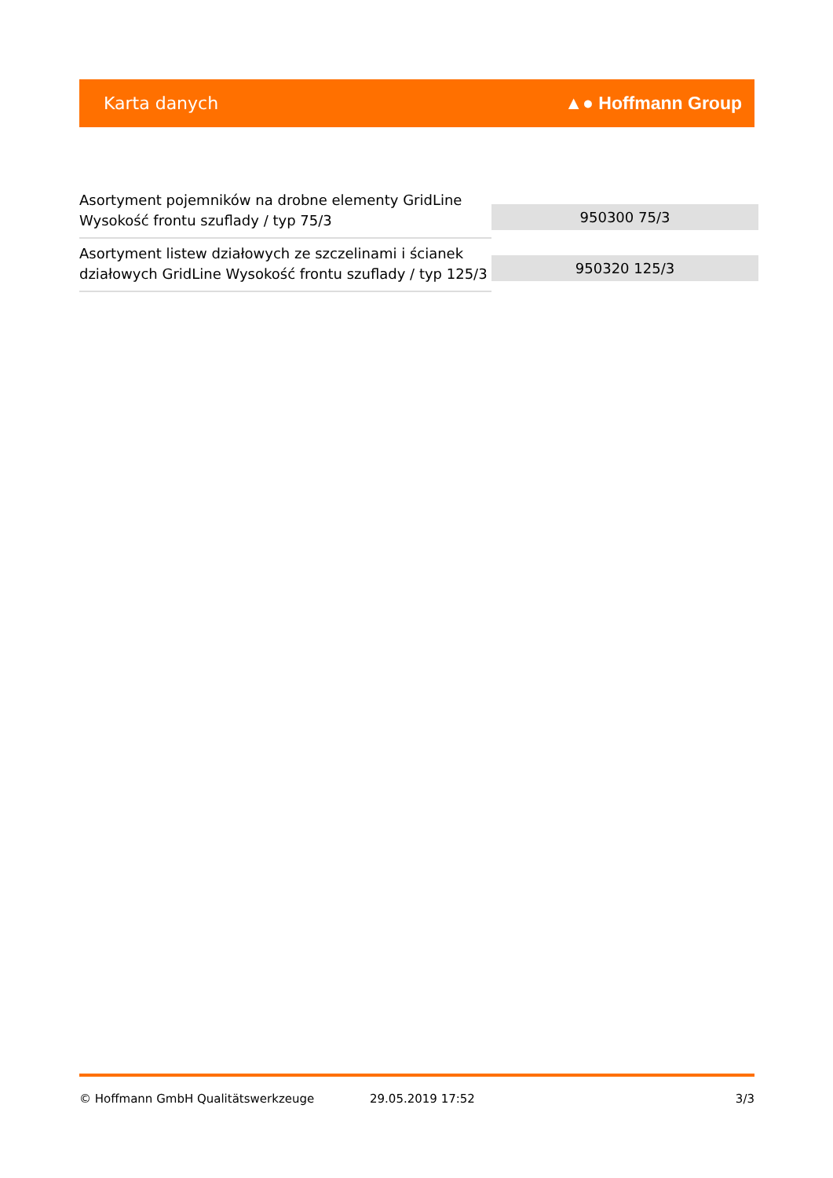Karta danych ▲● Hoffmann Group
| Asortyment pojemników na drobne elementy GridLine Wysokość frontu szuflady / typ 75/3 | 950300 75/3 |
| Asortyment listew działowych ze szczelinami i ścianek działowych GridLine Wysokość frontu szuflady / typ 125/3 | 950320 125/3 |
© Hoffmann GmbH Qualitätswerkzeuge 29.05.2019 17:52 3/3